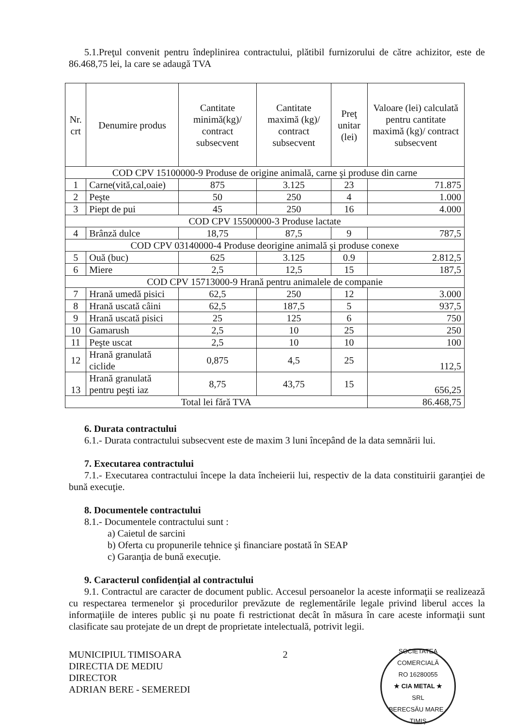5.1.Preţul convenit pentru îndeplinirea contractului, plătibil furnizorului de către achizitor, este de 86.468,75 lei, la care se adaugă TVA
| Nr. crt | Denumire produs | Cantitate minimă(kg)/ contract subsecvent | Cantitate maximă (kg)/ contract subsecvent | Preţ unitar (lei) | Valoare (lei) calculată pentru cantitate maximă (kg)/ contract subsecvent |
| --- | --- | --- | --- | --- | --- |
| COD CPV 15100000-9 Produse de origine animală, carne şi produse din carne | | | | | |
| 1 | Carne(vită,cal,oaie) | 875 | 3.125 | 23 | 71.875 |
| 2 | Peşte | 50 | 250 | 4 | 1.000 |
| 3 | Piept de pui | 45 | 250 | 16 | 4.000 |
| COD CPV 15500000-3 Produse lactate | | | | | |
| 4 | Brânză dulce | 18,75 | 87,5 | 9 | 787,5 |
| COD CPV 03140000-4 Produse deorigine animală şi produse conexe | | | | | |
| 5 | Ouă (buc) | 625 | 3.125 | 0.9 | 2.812,5 |
| 6 | Miere | 2,5 | 12,5 | 15 | 187,5 |
| COD CPV 15713000-9 Hrană pentru animalele de companie | | | | | |
| 7 | Hrană umedă pisici | 62,5 | 250 | 12 | 3.000 |
| 8 | Hrană uscată câini | 62,5 | 187,5 | 5 | 937,5 |
| 9 | Hrană uscată pisici | 25 | 125 | 6 | 750 |
| 10 | Gamarush | 2,5 | 10 | 25 | 250 |
| 11 | Peşte uscat | 2,5 | 10 | 10 | 100 |
| 12 | Hrană granulată ciclide | 0,875 | 4,5 | 25 | 112,5 |
| 13 | Hrană granulată pentru peşti iaz | 8,75 | 43,75 | 15 | 656,25 |
| Total lei fără TVA | | | | | 86.468,75 |
6. Durata contractului
6.1.- Durata contractului subsecvent este de maxim 3 luni începând de la data semnării lui.
7. Executarea contractului
7.1.- Executarea contractului începe la data încheierii lui, respectiv de la data constituirii garanţiei de bună execuţie.
8. Documentele contractului
8.1.- Documentele contractului sunt :
a) Caietul de sarcini
b) Oferta cu propunerile tehnice şi financiare postată în SEAP
c) Garanţia de bună execuţie.
9. Caracterul confidenţial al contractului
9.1. Contractul are caracter de document public. Accesul persoanelor la aceste informaţii se realizează cu respectarea termenelor şi procedurilor prevăzute de reglementările legale privind liberul acces la informaţiile de interes public şi nu poate fi restrictionat decât în măsura în care aceste informaţii sunt clasificate sau protejate de un drept de proprietate intelectuală, potrivit legii.
MUNICIPIUL TIMISOARA
DIRECTIA DE MEDIU
DIRECTOR
ADRIAN BERE - SEMEREDI
2
SOCIETATEA COMERCIALĂ
RO 16280055
★ CIA METAL ★
SRL
BERECSĂU MARE - TIMIŞ